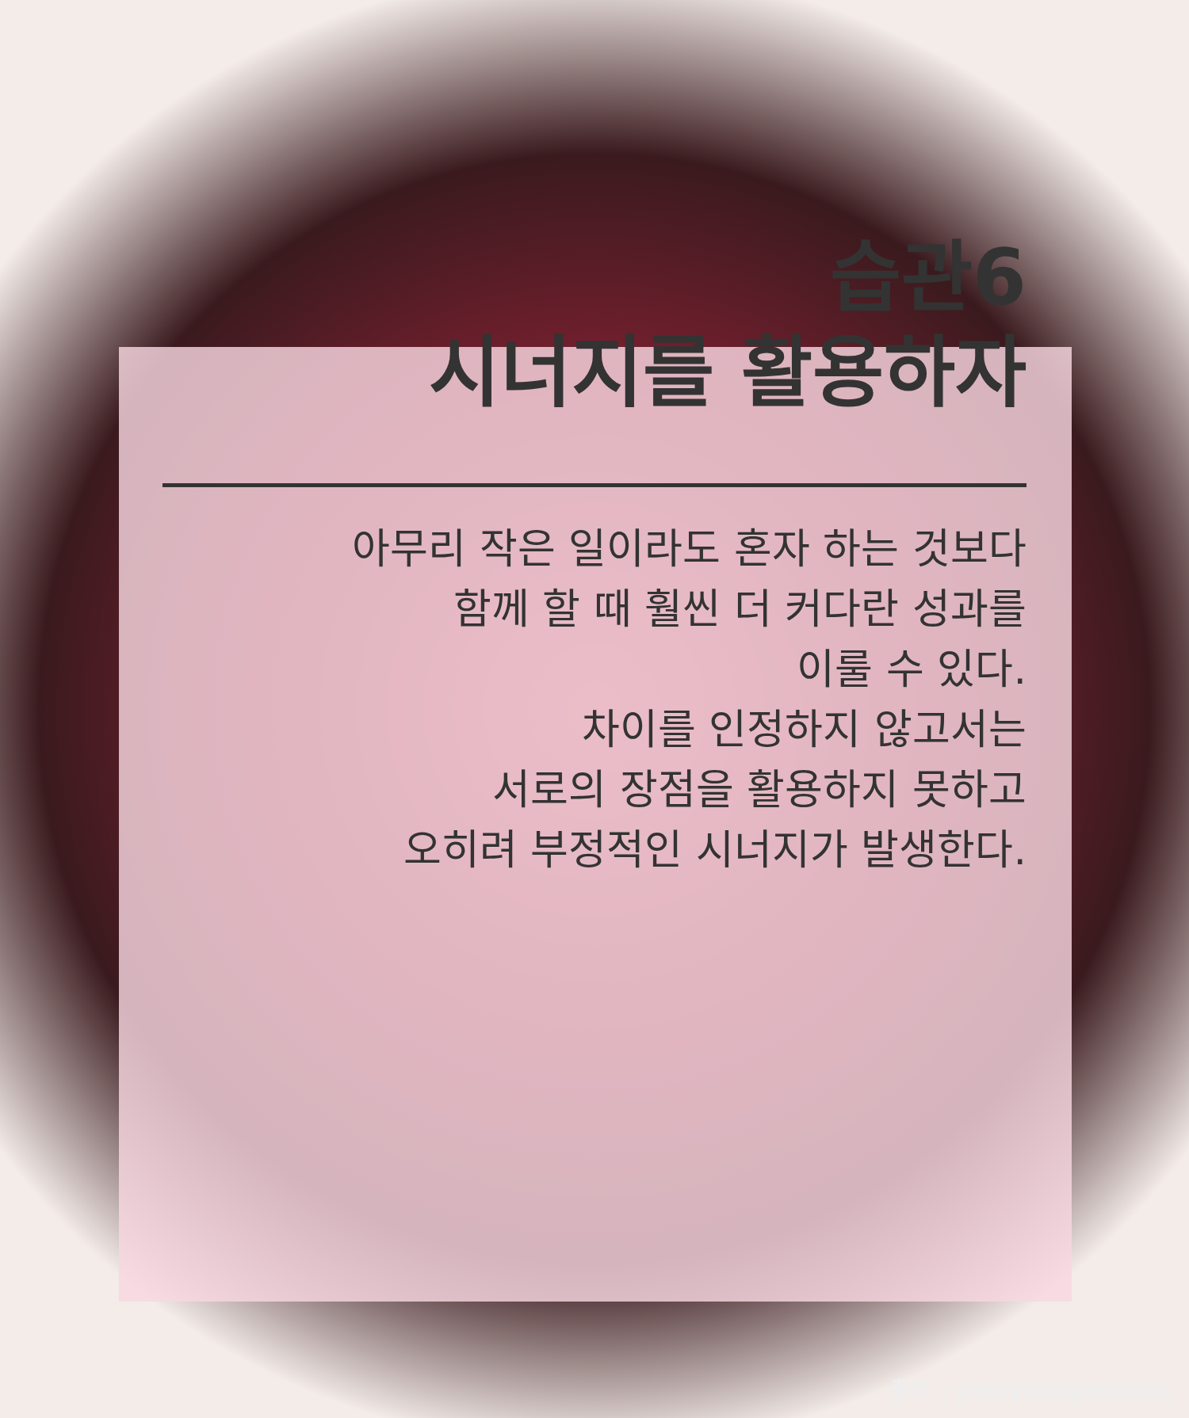습관6
시너지를 활용하자
아무리 작은 일이라도 혼자 하는 것보다
함께 할 때 훨씬 더 커다란 성과를
이룰 수 있다.
차이를 인정하지 않고서는
서로의 장점을 활용하지 못하고
오히려 부정적인 시너지가 발생한다.
출처 : gettyimagesbank